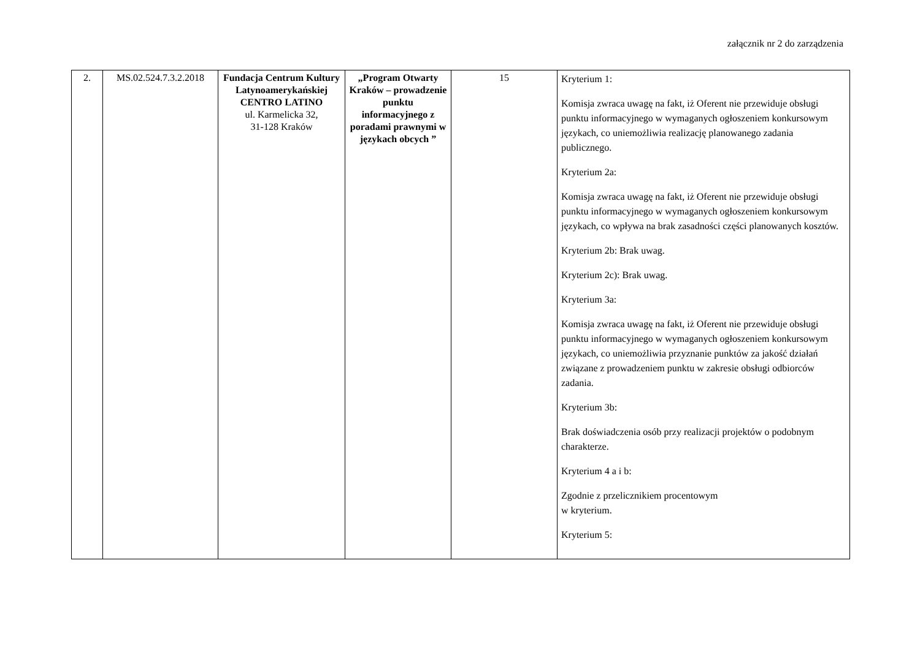załącznik nr 2 do zarządzenia
| 2. | MS.02.524.7.3.2.2018 | Fundacja Centrum Kultury Latynoamerykańskiej CENTRO LATINO ul. Karmelicka 32, 31-128 Kraków | „Program Otwarty Kraków – prowadzenie punktu informacyjnego z poradami prawnymi w językach obcych ” | 15 | Kryterium 1: Komisja zwraca uwagę na fakt, iż Oferent nie przewiduje obsługi punktu informacyjnego w wymaganych ogłoszeniem konkursowym językach, co uniemożliwia realizację planowanego zadania publicznego. Kryterium 2a: Komisja zwraca uwagę na fakt, iż Oferent nie przewiduje obsługi punktu informacyjnego w wymaganych ogłoszeniem konkursowym językach, co wpływa na brak zasadności części planowanych kosztów. Kryterium 2b: Brak uwag. Kryterium 2c): Brak uwag. Kryterium 3a: Komisja zwraca uwagę na fakt, iż Oferent nie przewiduje obsługi punktu informacyjnego w wymaganych ogłoszeniem konkursowym językach, co uniemożliwia przyznanie punktów za jakość działań związane z prowadzeniem punktu w zakresie obsługi odbiorców zadania. Kryterium 3b: Brak doświadczenia osób przy realizacji projektów o podobnym charakterze. Kryterium 4 a i b: Zgodnie z przelicznikiem procentowym w kryterium. Kryterium 5: |